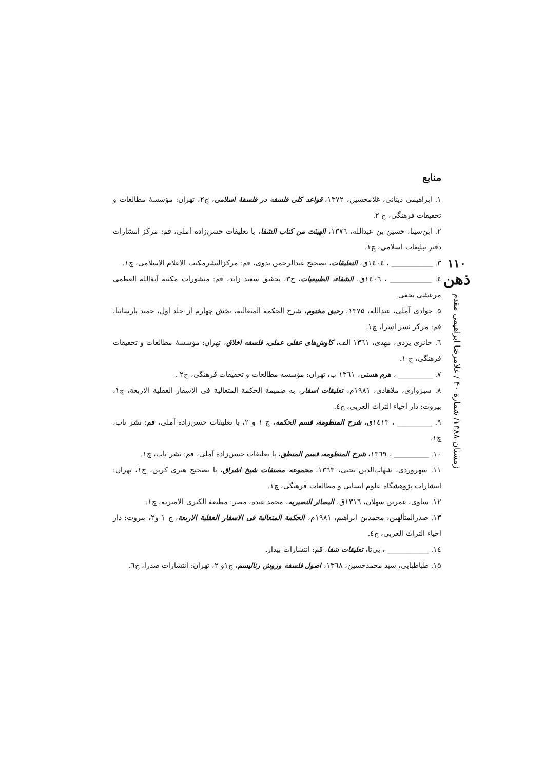۱۱۰
ذهن
زمستان ۱۳۸۸/ شمارهٔ ۴۰ / غلامرضا ابراهیمی مقدم
منابع
۱. ابراهیمی دینانی، غلامحسین، ۱۳۷۲، قواعد کلی فلسفه در فلسفهٔ اسلامی، ج۲، تهران: مؤسسهٔ مطالعات و تحقیقات فرهنگی، چ ۲.
۲. ابن‌سینا، حسین بن عبدالله، ۱۳۷٦، الهیئت من کتاب الشفا، با تعلیقات حسن‌زاده آملی، قم: مرکز انتشارات دفتر تبلیغات اسلامی، چ۱.
۳. ____________ ، ۱٤۰٤ق، التعلیقات، تصحیح عبدالرحمن بدوی، قم: مرکزالنشرمکتب الاعلام الاسلامی، چ۱.
٤. ____________ ، ۱٤۰٦ق، الشفاء، الطبیعیات، ج۳، تحقیق سعید زاید، قم: منشورات مکتبه آیةالله العظمی مرعشی نجفی.
۵. جوادی آملی، عبدالله، ۱۳۷۵، رحیق مختوم، شرح الحکمة المتعالیة، بخش چهارم از جلد اول، حمید پارسانیا، قم: مرکز نشر اسرا، چ۱.
٦. حائری یزدی، مهدی، ۱۳٦۱ الف، کاوش‌های عقلی عملی، فلسفه اخلاق، تهران: مؤسسهٔ مطالعات و تحقیقات فرهنگی، چ ۱.
۷. __________ ، هرم هستی، ۱۳٦۱ ب، تهران: مؤسسه مطالعات و تحقیقات فرهنگی، چ۲ .
۸. سبزواری، ملاهادی، ۱۹۸۱م، تعلیقات اسفار، به ضمیمة الحکمة المتعالیة فی الاسفار العقلیة الاربعة، ج۱، بیروت: دار احیاء التراث العربی، چ٤.
۹. __________ ، ۱٤۱۳ق، شرح المنظومة، قسم الحکمه، ج ۱ و ۲، با تعلیقات حسن‌زاده آملی، قم: نشر ناب، چ۱.
۱۰. __________ ، ۱۳٦۹، شرح المنظومه، قسم المنطق، با تعلیقات حسن‌زاده آملی، قم: نشر ناب، چ۱.
۱۱. سهروردی، شهاب‌الدین یحیی، ۱۳٦۳، مجموعه مصنفات شیخ اشراق، با تصحیح هنری کربن، ج۱، تهران: انتشارات پژوهشگاه علوم انسانی و مطالعات فرهنگی، چ۱.
۱۲. ساوی، عمربن سهلان، ۱۳۱٦ق، البصائر النصیریه، محمد عبده، مصر: مطبعة الکبری الامیریه، چ۱.
۱۳. صدرالمتألهین، محمدبن ابراهیم، ۱۹۸۱م، الحکمة المتعالیة فی الاسفار العقلیة الاربعة، ج ۱ و۲، بیروت: دار احیاء التراث العربی، چ٤.
۱٤. ____________ ، بی‌تا، تعلیقات شفا، قم: انتشارات بیدار.
۱۵. طباطبایی، سید محمدحسین، ۱۳٦۸، اصول فلسفه وروش رئالیسم، ج۱و ۲، تهران: انتشارات صدرا، چ٦.